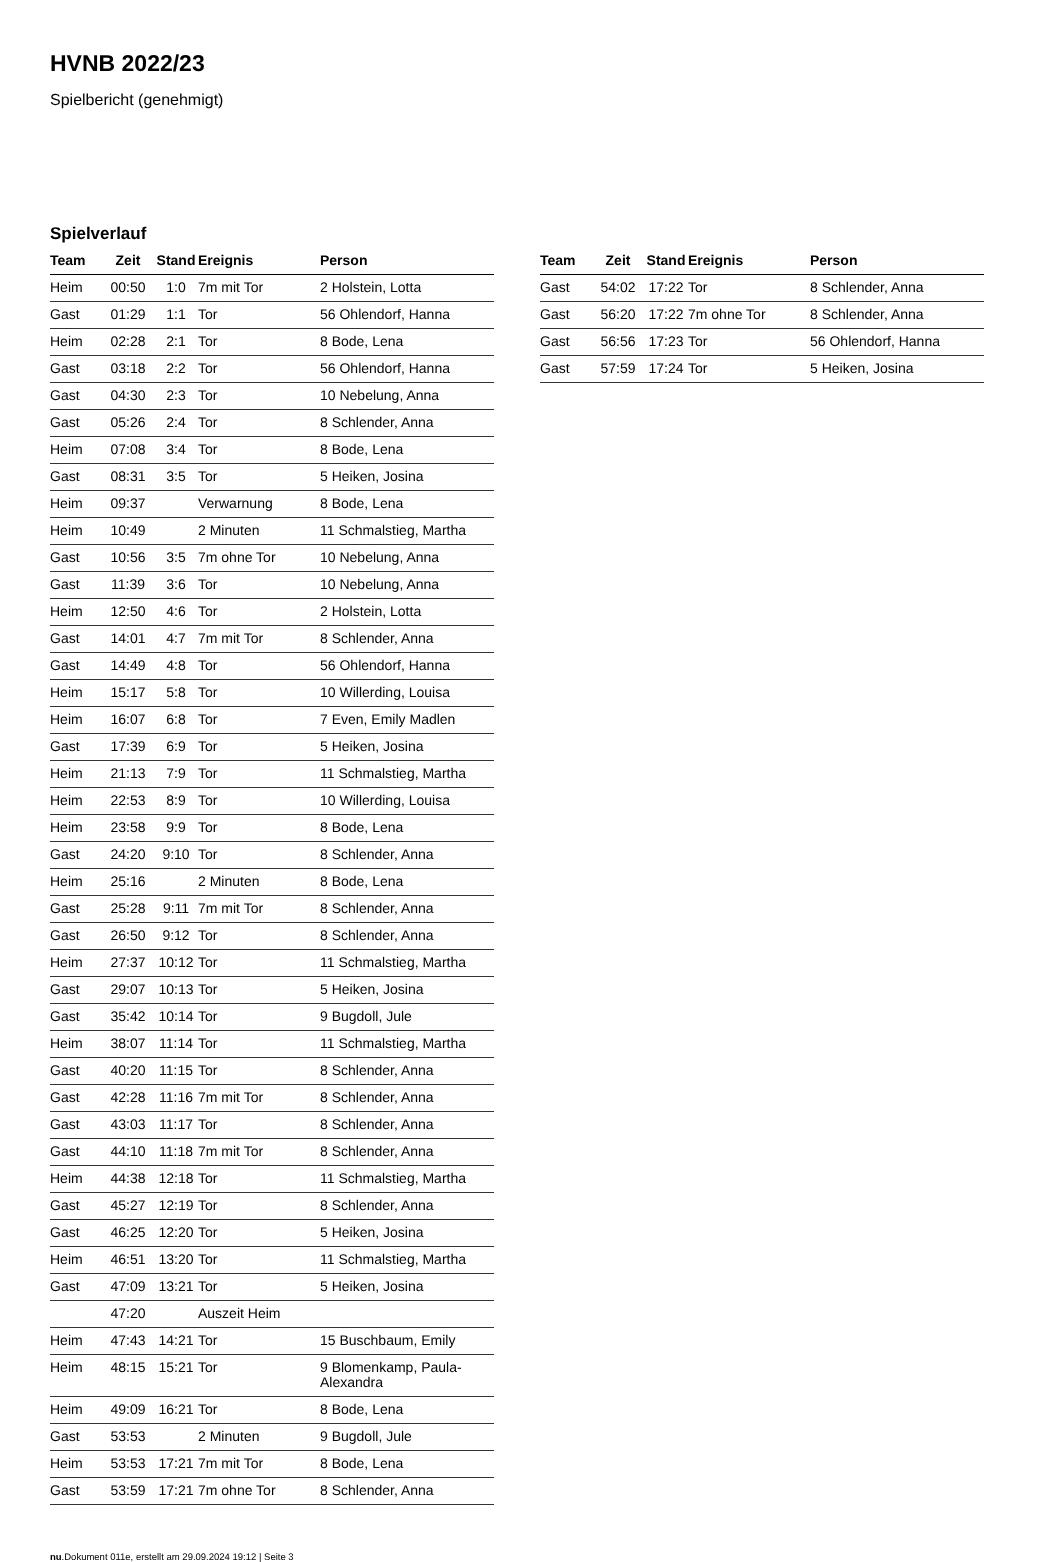HVNB 2022/23
Spielbericht (genehmigt)
Spielverlauf
| Team | Zeit | Stand | Ereignis | Person |
| --- | --- | --- | --- | --- |
| Heim | 00:50 | 1:0 | 7m mit Tor | 2 Holstein, Lotta |
| Gast | 01:29 | 1:1 | Tor | 56 Ohlendorf, Hanna |
| Heim | 02:28 | 2:1 | Tor | 8 Bode, Lena |
| Gast | 03:18 | 2:2 | Tor | 56 Ohlendorf, Hanna |
| Gast | 04:30 | 2:3 | Tor | 10 Nebelung, Anna |
| Gast | 05:26 | 2:4 | Tor | 8 Schlender, Anna |
| Heim | 07:08 | 3:4 | Tor | 8 Bode, Lena |
| Gast | 08:31 | 3:5 | Tor | 5 Heiken, Josina |
| Heim | 09:37 | | Verwarnung | 8 Bode, Lena |
| Heim | 10:49 | | 2 Minuten | 11 Schmalstieg, Martha |
| Gast | 10:56 | 3:5 | 7m ohne Tor | 10 Nebelung, Anna |
| Gast | 11:39 | 3:6 | Tor | 10 Nebelung, Anna |
| Heim | 12:50 | 4:6 | Tor | 2 Holstein, Lotta |
| Gast | 14:01 | 4:7 | 7m mit Tor | 8 Schlender, Anna |
| Gast | 14:49 | 4:8 | Tor | 56 Ohlendorf, Hanna |
| Heim | 15:17 | 5:8 | Tor | 10 Willerding, Louisa |
| Heim | 16:07 | 6:8 | Tor | 7 Even, Emily Madlen |
| Gast | 17:39 | 6:9 | Tor | 5 Heiken, Josina |
| Heim | 21:13 | 7:9 | Tor | 11 Schmalstieg, Martha |
| Heim | 22:53 | 8:9 | Tor | 10 Willerding, Louisa |
| Heim | 23:58 | 9:9 | Tor | 8 Bode, Lena |
| Gast | 24:20 | 9:10 | Tor | 8 Schlender, Anna |
| Heim | 25:16 | | 2 Minuten | 8 Bode, Lena |
| Gast | 25:28 | 9:11 | 7m mit Tor | 8 Schlender, Anna |
| Gast | 26:50 | 9:12 | Tor | 8 Schlender, Anna |
| Heim | 27:37 | 10:12 | Tor | 11 Schmalstieg, Martha |
| Gast | 29:07 | 10:13 | Tor | 5 Heiken, Josina |
| Gast | 35:42 | 10:14 | Tor | 9 Bugdoll, Jule |
| Heim | 38:07 | 11:14 | Tor | 11 Schmalstieg, Martha |
| Gast | 40:20 | 11:15 | Tor | 8 Schlender, Anna |
| Gast | 42:28 | 11:16 | 7m mit Tor | 8 Schlender, Anna |
| Gast | 43:03 | 11:17 | Tor | 8 Schlender, Anna |
| Gast | 44:10 | 11:18 | 7m mit Tor | 8 Schlender, Anna |
| Heim | 44:38 | 12:18 | Tor | 11 Schmalstieg, Martha |
| Gast | 45:27 | 12:19 | Tor | 8 Schlender, Anna |
| Gast | 46:25 | 12:20 | Tor | 5 Heiken, Josina |
| Heim | 46:51 | 13:20 | Tor | 11 Schmalstieg, Martha |
| Gast | 47:09 | 13:21 | Tor | 5 Heiken, Josina |
| | 47:20 | | Auszeit Heim | |
| Heim | 47:43 | 14:21 | Tor | 15 Buschbaum, Emily |
| Heim | 48:15 | 15:21 | Tor | 9 Blomenkamp, Paula- Alexandra |
| Heim | 49:09 | 16:21 | Tor | 8 Bode, Lena |
| Gast | 53:53 | | 2 Minuten | 9 Bugdoll, Jule |
| Heim | 53:53 | 17:21 | 7m mit Tor | 8 Bode, Lena |
| Gast | 53:59 | 17:21 | 7m ohne Tor | 8 Schlender, Anna |
| Team | Zeit | Stand | Ereignis | Person |
| --- | --- | --- | --- | --- |
| Gast | 54:02 | 17:22 | Tor | 8 Schlender, Anna |
| Gast | 56:20 | 17:22 | 7m ohne Tor | 8 Schlender, Anna |
| Gast | 56:56 | 17:23 | Tor | 56 Ohlendorf, Hanna |
| Gast | 57:59 | 17:24 | Tor | 5 Heiken, Josina |
nu.Dokument 011e, erstellt am 29.09.2024 19:12 | Seite 3